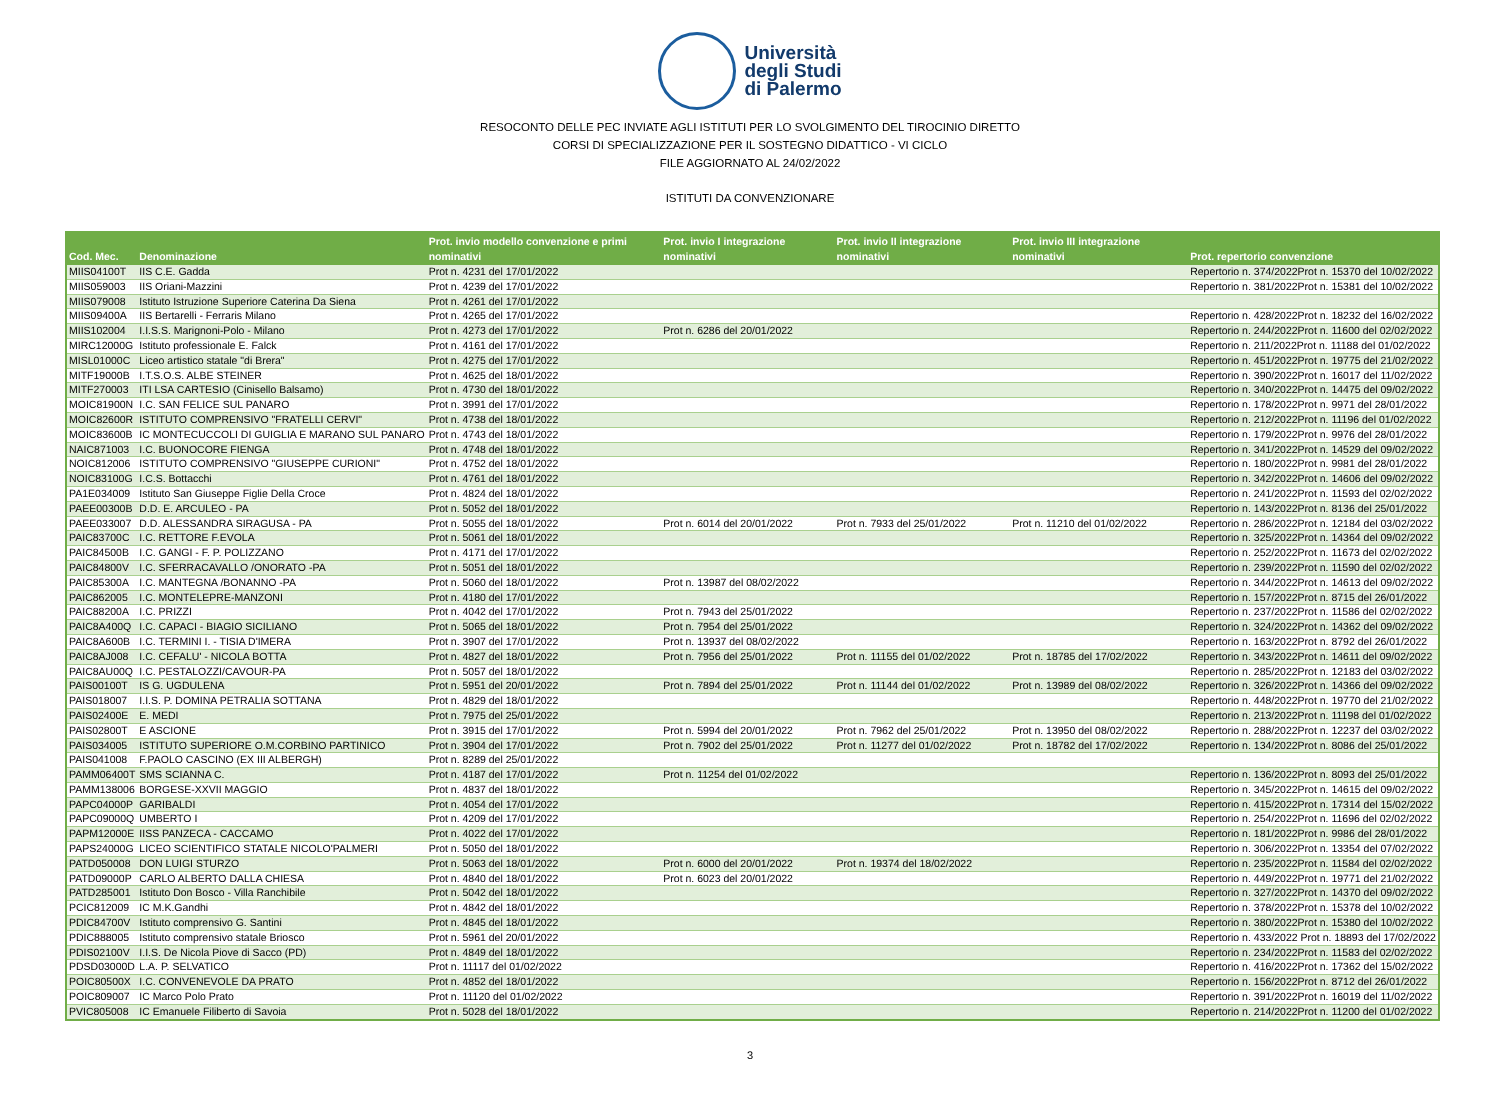Università
degli Studi
di Palermo
RESOCONTO DELLE PEC INVIATE AGLI ISTITUTI PER LO SVOLGIMENTO DEL TIROCINIO DIRETTO
CORSI DI SPECIALIZZAZIONE PER IL SOSTEGNO DIDATTICO - VI CICLO
FILE AGGIORNATO AL 24/02/2022
ISTITUTI DA CONVENZIONARE
| Cod. Mec. | Denominazione | Prot. invio modello convenzione e primi nominativi | Prot. invio I integrazione nominativi | Prot. invio II integrazione nominativi | Prot. invio III integrazione nominativi | Prot. repertorio convenzione |
| --- | --- | --- | --- | --- | --- | --- |
| MIIS04100T | IIS C.E. Gadda | Prot n. 4231 del 17/01/2022 | | | | Repertorio n. 374/2022Prot n. 15370 del 10/02/2022 |
| MIIS059003 | IIS Oriani-Mazzini | Prot n. 4239 del 17/01/2022 | | | | Repertorio n. 381/2022Prot n. 15381 del 10/02/2022 |
| MIIS079008 | Istituto Istruzione Superiore Caterina Da Siena | Prot n. 4261 del 17/01/2022 | | | | |
| MIIS09400A | IIS Bertarelli - Ferraris Milano | Prot n. 4265 del 17/01/2022 | | | | Repertorio n. 428/2022Prot n. 18232 del 16/02/2022 |
| MIIS102004 | I.I.S.S. Marignoni-Polo - Milano | Prot n. 4273 del 17/01/2022 | Prot n. 6286 del 20/01/2022 | | | Repertorio n. 244/2022Prot n. 11600 del 02/02/2022 |
| MIRC12000G | Istituto professionale E. Falck | Prot n. 4161 del 17/01/2022 | | | | Repertorio n. 211/2022Prot n. 11188 del 01/02/2022 |
| MISL01000C | Liceo artistico statale "di Brera" | Prot n. 4275 del 17/01/2022 | | | | Repertorio n. 451/2022Prot n. 19775 del 21/02/2022 |
| MITF19000B | I.T.S.O.S. ALBE STEINER | Prot n. 4625 del 18/01/2022 | | | | Repertorio n. 390/2022Prot n. 16017 del 11/02/2022 |
| MITF270003 | ITI LSA CARTESIO (Cinisello Balsamo) | Prot n. 4730 del 18/01/2022 | | | | Repertorio n. 340/2022Prot n. 14475 del 09/02/2022 |
| MOIC81900N | I.C. SAN FELICE SUL PANARO | Prot n. 3991 del 17/01/2022 | | | | Repertorio n. 178/2022Prot n. 9971 del 28/01/2022 |
| MOIC82600R | ISTITUTO COMPRENSIVO "FRATELLI CERVI" | Prot n. 4738 del 18/01/2022 | | | | Repertorio n. 212/2022Prot n. 11196 del 01/02/2022 |
| MOIC83600B | IC MONTECUCCOLI DI GUIGLIA E MARANO SUL PANARO | Prot n. 4743 del 18/01/2022 | | | | Repertorio n. 179/2022Prot n. 9976 del 28/01/2022 |
| NAIC871003 | I.C. BUONOCORE FIENGA | Prot n. 4748 del 18/01/2022 | | | | Repertorio n. 341/2022Prot n. 14529 del 09/02/2022 |
| NOIC812006 | ISTITUTO COMPRENSIVO "GIUSEPPE CURIONI" | Prot n. 4752 del 18/01/2022 | | | | Repertorio n. 180/2022Prot n. 9981 del 28/01/2022 |
| NOIC83100G | I.C.S. Bottacchi | Prot n. 4761 del 18/01/2022 | | | | Repertorio n. 342/2022Prot n. 14606 del 09/02/2022 |
| PA1E034009 | Istituto San Giuseppe Figlie Della Croce | Prot n. 4824 del 18/01/2022 | | | | Repertorio n. 241/2022Prot n. 11593 del 02/02/2022 |
| PAEE00300B | D.D. E. ARCULEO - PA | Prot n. 5052 del 18/01/2022 | | | | Repertorio n. 143/2022Prot n. 8136 del 25/01/2022 |
| PAEE033007 | D.D. ALESSANDRA SIRAGUSA - PA | Prot n. 5055 del 18/01/2022 | Prot n. 6014 del 20/01/2022 | Prot n. 7933 del 25/01/2022 | Prot n. 11210 del 01/02/2022 | Repertorio n. 286/2022Prot n. 12184 del 03/02/2022 |
| PAIC83700C | I.C. RETTORE F.EVOLA | Prot n. 5061 del 18/01/2022 | | | | Repertorio n. 325/2022Prot n. 14364 del 09/02/2022 |
| PAIC84500B | I.C. GANGI - F. P. POLIZZANO | Prot n. 4171 del 17/01/2022 | | | | Repertorio n. 252/2022Prot n. 11673 del 02/02/2022 |
| PAIC84800V | I.C. SFERRACAVALLO /ONORATO -PA | Prot n. 5051 del 18/01/2022 | | | | Repertorio n. 239/2022Prot n. 11590 del 02/02/2022 |
| PAIC85300A | I.C. MANTEGNA /BONANNO -PA | Prot n. 5060 del 18/01/2022 | Prot n. 13987 del 08/02/2022 | | | Repertorio n. 344/2022Prot n. 14613 del 09/02/2022 |
| PAIC862005 | I.C. MONTELEPRE-MANZONI | Prot n. 4180 del 17/01/2022 | | | | Repertorio n. 157/2022Prot n. 8715 del 26/01/2022 |
| PAIC88200A | I.C. PRIZZI | Prot n. 4042 del 17/01/2022 | Prot n. 7943 del 25/01/2022 | | | Repertorio n. 237/2022Prot n. 11586 del 02/02/2022 |
| PAIC8A400Q | I.C. CAPACI - BIAGIO SICILIANO | Prot n. 5065 del 18/01/2022 | Prot n. 7954 del 25/01/2022 | | | Repertorio n. 324/2022Prot n. 14362 del 09/02/2022 |
| PAIC8A600B | I.C. TERMINI I. - TISIA D'IMERA | Prot n. 3907 del 17/01/2022 | Prot n. 13937 del 08/02/2022 | | | Repertorio n. 163/2022Prot n. 8792 del 26/01/2022 |
| PAIC8AJ008 | I.C. CEFALU' - NICOLA BOTTA | Prot n. 4827 del 18/01/2022 | Prot n. 7956 del 25/01/2022 | Prot n. 11155 del 01/02/2022 | Prot n. 18785 del 17/02/2022 | Repertorio n. 343/2022Prot n. 14611 del 09/02/2022 |
| PAIC8AU00Q | I.C. PESTALOZZI/CAVOUR-PA | Prot n. 5057 del 18/01/2022 | | | | Repertorio n. 285/2022Prot n. 12183 del 03/02/2022 |
| PAIS00100T | IS G. UGDULENA | Prot n. 5951 del 20/01/2022 | Prot n. 7894 del 25/01/2022 | Prot n. 11144 del 01/02/2022 | Prot n. 13989 del 08/02/2022 | Repertorio n. 326/2022Prot n. 14366 del 09/02/2022 |
| PAIS018007 | I.I.S. P. DOMINA PETRALIA SOTTANA | Prot n. 4829 del 18/01/2022 | | | | Repertorio n. 448/2022Prot n. 19770 del 21/02/2022 |
| PAIS02400E | E. MEDI | Prot n. 7975 del 25/01/2022 | | | | Repertorio n. 213/2022Prot n. 11198 del 01/02/2022 |
| PAIS02800T | E ASCIONE | Prot n. 3915 del 17/01/2022 | Prot n. 5994 del 20/01/2022 | Prot n. 7962 del 25/01/2022 | Prot n. 13950 del 08/02/2022 | Repertorio n. 288/2022Prot n. 12237 del 03/02/2022 |
| PAIS034005 | ISTITUTO SUPERIORE O.M.CORBINO PARTINICO | Prot n. 3904 del 17/01/2022 | Prot n. 7902 del 25/01/2022 | Prot n. 11277 del 01/02/2022 | Prot n. 18782 del 17/02/2022 | Repertorio n. 134/2022Prot n. 8086 del 25/01/2022 |
| PAIS041008 | F.PAOLO CASCINO (EX III ALBERGH) | Prot n. 8289 del 25/01/2022 | | | | |
| PAMM06400T | SMS SCIANNA C. | Prot n. 4187 del 17/01/2022 | Prot n. 11254 del 01/02/2022 | | | Repertorio n. 136/2022Prot n. 8093 del 25/01/2022 |
| PAMM138006 | BORGESE-XXVII MAGGIO | Prot n. 4837 del 18/01/2022 | | | | Repertorio n. 345/2022Prot n. 14615 del 09/02/2022 |
| PAPC04000P | GARIBALDI | Prot n. 4054 del 17/01/2022 | | | | Repertorio n. 415/2022Prot n. 17314 del 15/02/2022 |
| PAPC09000Q | UMBERTO I | Prot n. 4209 del 17/01/2022 | | | | Repertorio n. 254/2022Prot n. 11696 del 02/02/2022 |
| PAPM12000E | IISS PANZECA - CACCAMO | Prot n. 4022 del 17/01/2022 | | | | Repertorio n. 181/2022Prot n. 9986 del 28/01/2022 |
| PAPS24000G | LICEO SCIENTIFICO STATALE NICOLO'PALMERI | Prot n. 5050 del 18/01/2022 | | | | Repertorio n. 306/2022Prot n. 13354 del 07/02/2022 |
| PATD050008 | DON LUIGI STURZO | Prot n. 5063 del 18/01/2022 | Prot n. 6000 del 20/01/2022 | Prot n. 19374 del 18/02/2022 | | Repertorio n. 235/2022Prot n. 11584 del 02/02/2022 |
| PATD09000P | CARLO ALBERTO DALLA CHIESA | Prot n. 4840 del 18/01/2022 | Prot n. 6023 del 20/01/2022 | | | Repertorio n. 449/2022Prot n. 19771 del 21/02/2022 |
| PATD285001 | Istituto Don Bosco - Villa Ranchibile | Prot n. 5042 del 18/01/2022 | | | | Repertorio n. 327/2022Prot n. 14370 del 09/02/2022 |
| PCIC812009 | IC M.K.Gandhi | Prot n. 4842 del 18/01/2022 | | | | Repertorio n. 378/2022Prot n. 15378 del 10/02/2022 |
| PDIC84700V | Istituto comprensivo G. Santini | Prot n. 4845 del 18/01/2022 | | | | Repertorio n. 380/2022Prot n. 15380 del 10/02/2022 |
| PDIC888005 | Istituto comprensivo statale Briosco | Prot n. 5961 del 20/01/2022 | | | | Repertorio n. 433/2022 Prot n. 18893 del 17/02/2022 |
| PDIS02100V | I.I.S. De Nicola Piove di Sacco (PD) | Prot n. 4849 del 18/01/2022 | | | | Repertorio n. 234/2022Prot n. 11583 del 02/02/2022 |
| PDSD03000D | L.A. P. SELVATICO | Prot n. 11117 del 01/02/2022 | | | | Repertorio n. 416/2022Prot n. 17362 del 15/02/2022 |
| POIC80500X | I.C. CONVENEVOLE DA PRATO | Prot n. 4852 del 18/01/2022 | | | | Repertorio n. 156/2022Prot n. 8712 del 26/01/2022 |
| POIC809007 | IC Marco Polo Prato | Prot n. 11120 del 01/02/2022 | | | | Repertorio n. 391/2022Prot n. 16019 del 11/02/2022 |
| PVIC805008 | IC Emanuele Filiberto di Savoia | Prot n. 5028 del 18/01/2022 | | | | Repertorio n. 214/2022Prot n. 11200 del 01/02/2022 |
3